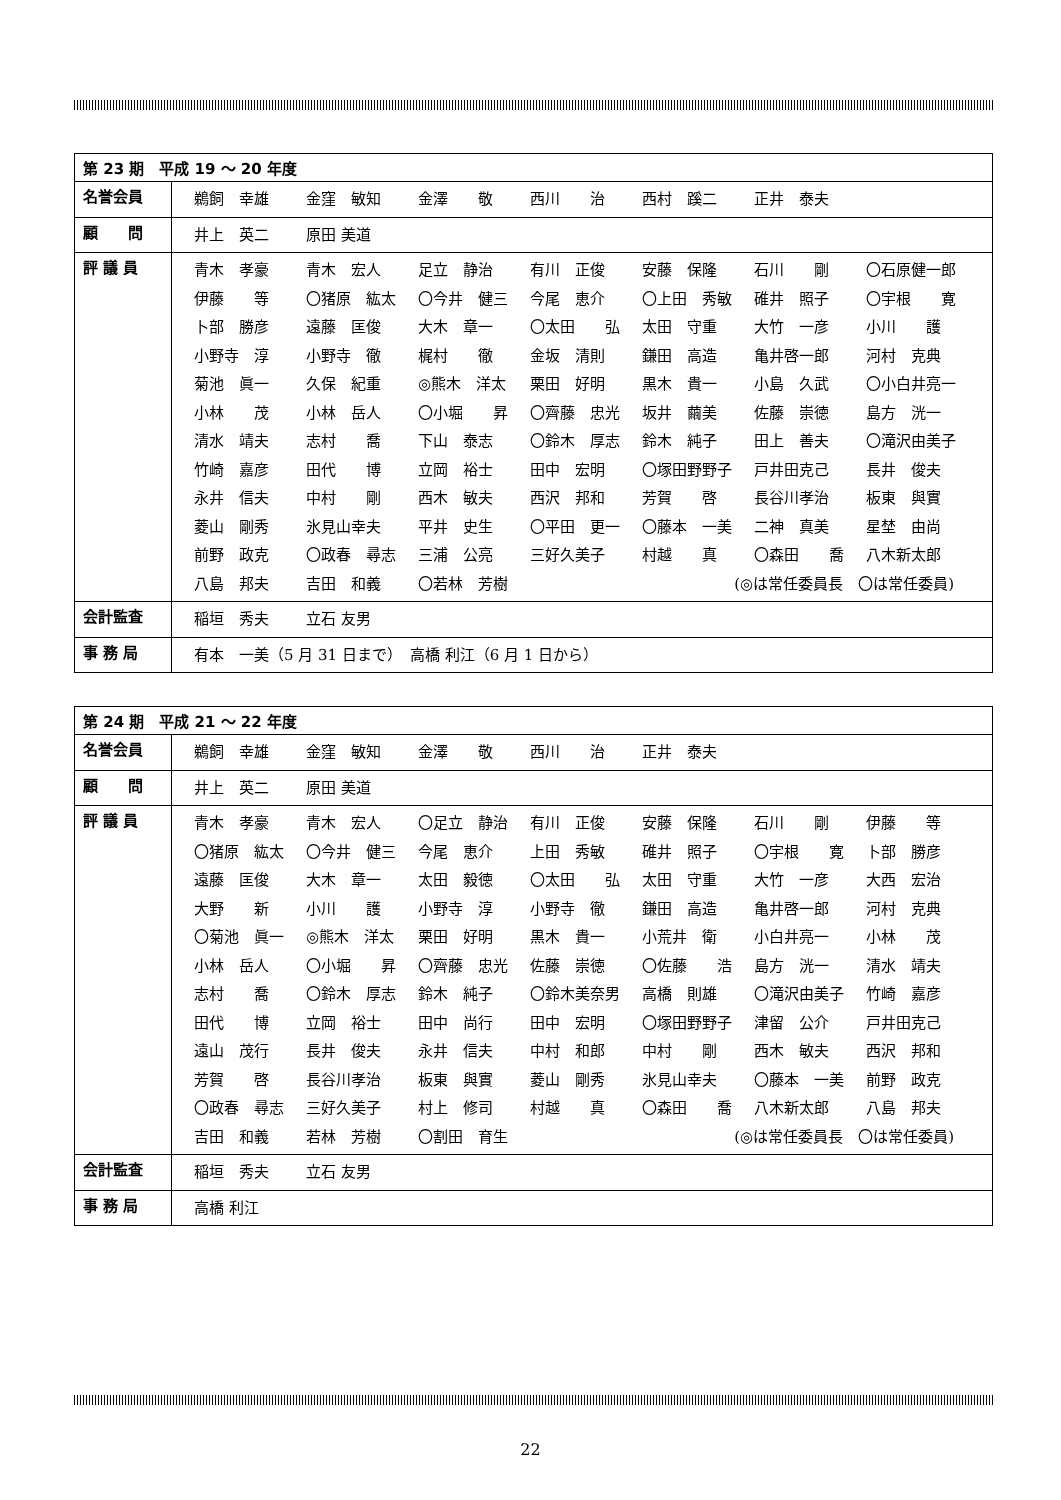| 第 23 期 平成 19 ～ 20 年度 | |
| 名誉会員 | 鵜飼 幸雄 金窪 敏知 金澤 敬 西川 治 西村 蹊二 正井 泰夫 |
| 顧 問 | 井上 英二 原田 美道 |
| 評 議 員 | 青木 孝豪 青木 宏人 足立 静治 有川 正俊 安藤 保隆 石川 剛 〇石原健一郎 伊藤 等 〇猪原 紘太 〇今井 健三 今尾 恵介 〇上田 秀敏 碓井 照子 〇宇根 寛 卜部 勝彦 遠藤 匡俊 大木 章一 〇太田 弘 太田 守重 大竹 一彦 小川 護 小野寺 淳 小野寺 徹 梶村 徹 金坂 清則 鎌田 高造 亀井啓一郎 河村 克典 菊池 眞一 久保 紀重 ◎熊木 洋太 栗田 好明 黒木 貴一 小島 久武 〇小白井亮一 小林 茂 小林 岳人 〇小堀 昇 〇齊藤 忠光 坂井 繭美 佐藤 崇徳 島方 洸一 清水 靖夫 志村 喬 下山 泰志 〇鈴木 厚志 鈴木 純子 田上 善夫 〇滝沢由美子 竹崎 嘉彦 田代 博 立岡 裕士 田中 宏明 〇塚田野野子 戸井田克己 長井 俊夫 永井 信夫 中村 剛 西木 敏夫 西沢 邦和 芳賀 啓 長谷川孝治 板東 與實 菱山 剛秀 氷見山幸夫 平井 史生 〇平田 更一 〇藤本 一美 二神 真美 星埜 由尚 前野 政克 〇政春 尋志 三浦 公亮 三好久美子 村越 真 〇森田 喬 八木新太郎 八島 邦夫 吉田 和義 〇若林 芳樹 (◎は常任委員長 〇は常任委員) |
| 会計監査 | 稲垣 秀夫 立石 友男 |
| 事 務 局 | 有本 一美（5 月 31 日まで） 高橋 利江（6 月 1 日から） |
| 第 24 期 平成 21 ～ 22 年度 | |
| 名誉会員 | 鵜飼 幸雄 金窪 敏知 金澤 敬 西川 治 正井 泰夫 |
| 顧 問 | 井上 英二 原田 美道 |
| 評 議 員 | 青木 孝豪 青木 宏人 〇足立 静治 有川 正俊 安藤 保隆 石川 剛 伊藤 等 〇猪原 紘太 〇今井 健三 今尾 恵介 上田 秀敏 碓井 照子 〇宇根 寛 卜部 勝彦 遠藤 匡俊 大木 章一 太田 毅徳 〇太田 弘 太田 守重 大竹 一彦 大西 宏治 大野 新 小川 護 小野寺 淳 小野寺 徹 鎌田 高造 亀井啓一郎 河村 克典 〇菊池 眞一 ◎熊木 洋太 栗田 好明 黒木 貴一 小荒井 衛 小白井亮一 小林 茂 小林 岳人 〇小堀 昇 〇齊藤 忠光 佐藤 崇徳 〇佐藤 浩 島方 洸一 清水 靖夫 志村 喬 〇鈴木 厚志 鈴木 純子 〇鈴木美奈男 高橋 則雄 〇滝沢由美子 竹崎 嘉彦 田代 博 立岡 裕士 田中 尚行 田中 宏明 〇塚田野野子 津留 公介 戸井田克己 遠山 茂行 長井 俊夫 永井 信夫 中村 和郎 中村 剛 西木 敏夫 西沢 邦和 芳賀 啓 長谷川孝治 板東 與實 菱山 剛秀 氷見山幸夫 〇藤本 一美 前野 政克 〇政春 尋志 三好久美子 村上 修司 村越 真 〇森田 喬 八木新太郎 八島 邦夫 吉田 和義 若林 芳樹 〇割田 育生 (◎は常任委員長 〇は常任委員) |
| 会計監査 | 稲垣 秀夫 立石 友男 |
| 事 務 局 | 高橋 利江 |
22